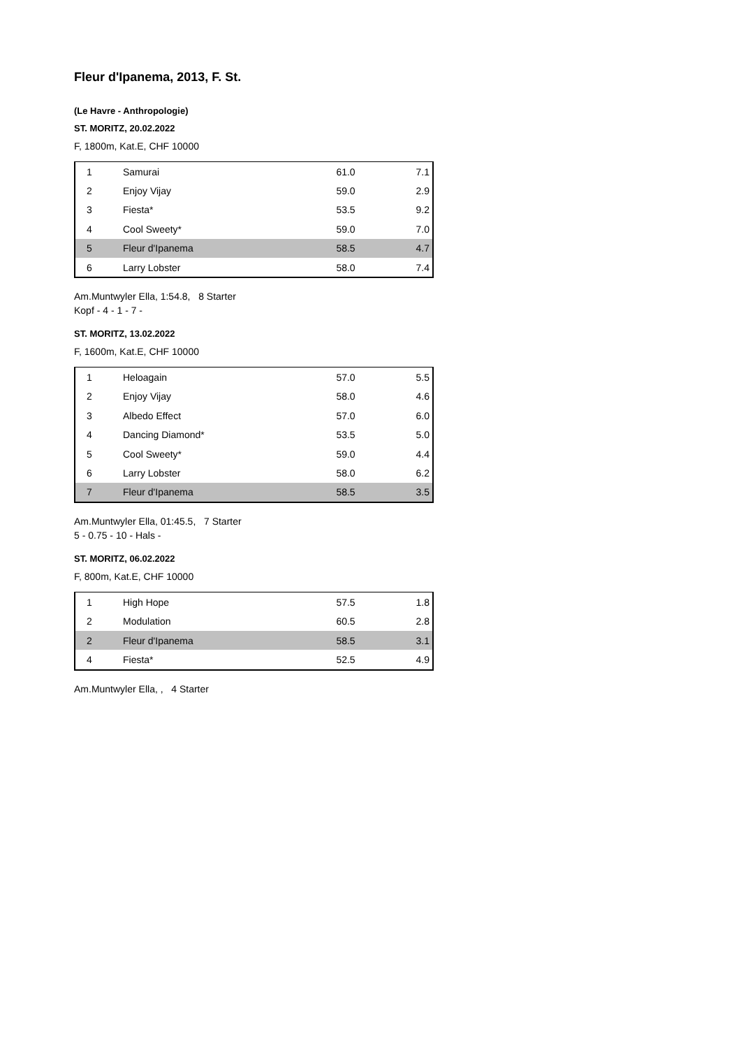Fleur d'Ipanema, 2013, F. St.
(Le Havre - Anthropologie)
ST. MORITZ, 20.02.2022
F, 1800m, Kat.E, CHF 10000
| 1 | Samurai | 61.0 | 7.1 |
| 2 | Enjoy Vijay | 59.0 | 2.9 |
| 3 | Fiesta* | 53.5 | 9.2 |
| 4 | Cool Sweety* | 59.0 | 7.0 |
| 5 | Fleur d'Ipanema | 58.5 | 4.7 |
| 6 | Larry Lobster | 58.0 | 7.4 |
Am.Muntwyler Ella, 1:54.8, 8 Starter
Kopf - 4 - 1 - 7 -
ST. MORITZ, 13.02.2022
F, 1600m, Kat.E, CHF 10000
| 1 | Heloagain | 57.0 | 5.5 |
| 2 | Enjoy Vijay | 58.0 | 4.6 |
| 3 | Albedo Effect | 57.0 | 6.0 |
| 4 | Dancing Diamond* | 53.5 | 5.0 |
| 5 | Cool Sweety* | 59.0 | 4.4 |
| 6 | Larry Lobster | 58.0 | 6.2 |
| 7 | Fleur d'Ipanema | 58.5 | 3.5 |
Am.Muntwyler Ella, 01:45.5, 7 Starter
5 - 0.75 - 10 - Hals -
ST. MORITZ, 06.02.2022
F, 800m, Kat.E, CHF 10000
| 1 | High Hope | 57.5 | 1.8 |
| 2 | Modulation | 60.5 | 2.8 |
| 2 | Fleur d'Ipanema | 58.5 | 3.1 |
| 4 | Fiesta* | 52.5 | 4.9 |
Am.Muntwyler Ella, , 4 Starter